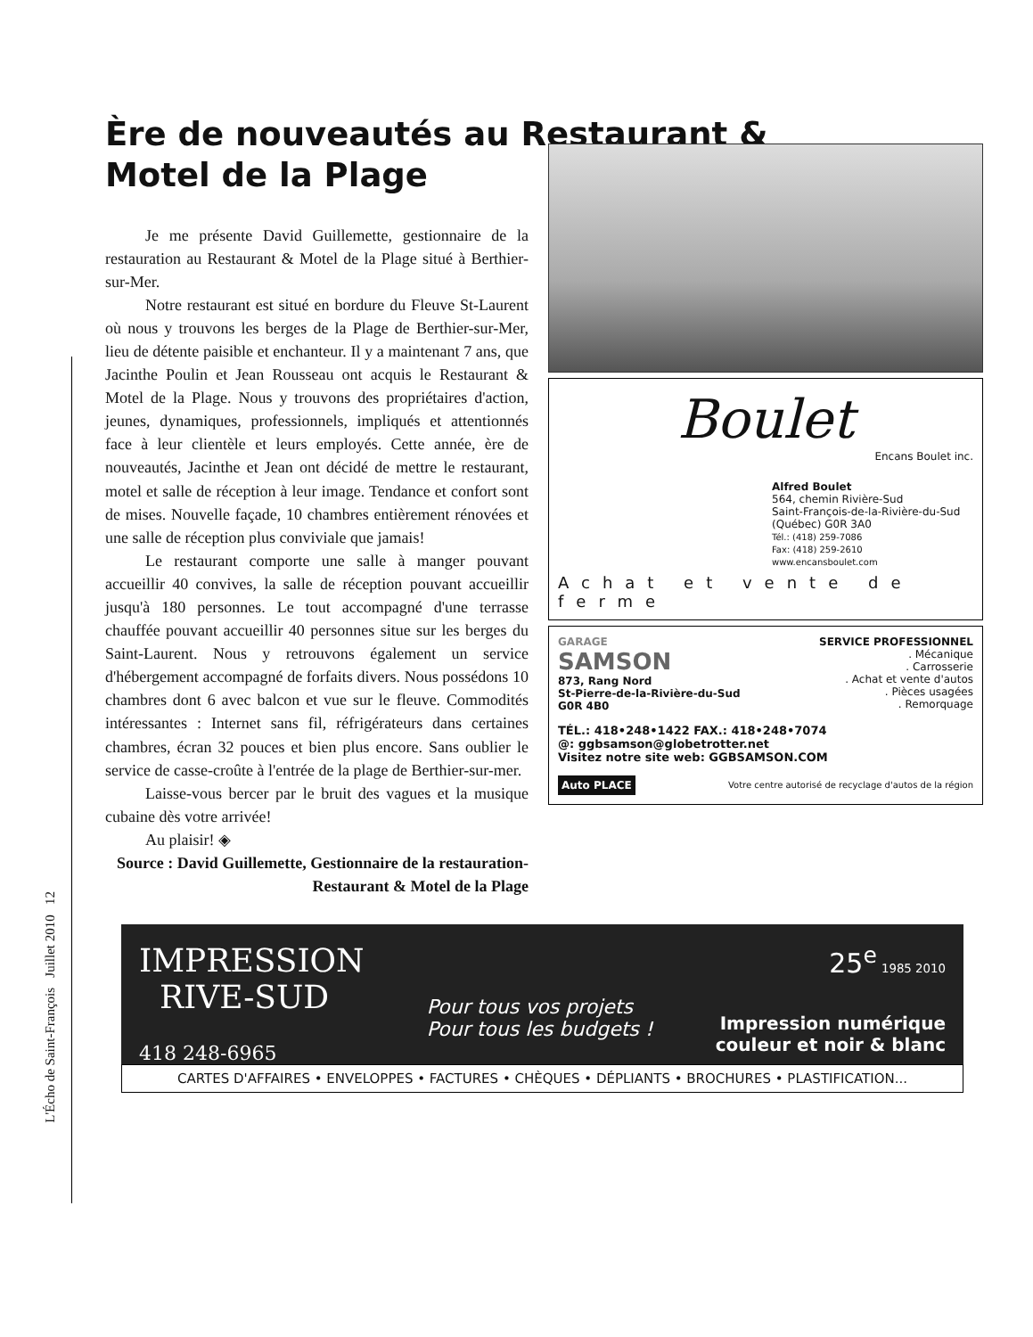L'Écho de Saint-François Juillet 2010 12
Ère de nouveautés au Restaurant &
Motel de la Plage
Je me présente David Guillemette, gestionnaire de la restauration au Restaurant & Motel de la Plage situé à Berthier-sur-Mer.
Notre restaurant est situé en bordure du Fleuve St-Laurent où nous y trouvons les berges de la Plage de Berthier-sur-Mer, lieu de détente paisible et enchanteur. Il y a maintenant 7 ans, que Jacinthe Poulin et Jean Rousseau ont acquis le Restaurant & Motel de la Plage. Nous y trouvons des propriétaires d'action, jeunes, dynamiques, professionnels, impliqués et attentionnés face à leur clientèle et leurs employés. Cette année, ère de nouveautés, Jacinthe et Jean ont décidé de mettre le restaurant, motel et salle de réception à leur image. Tendance et confort sont de mises. Nouvelle façade, 10 chambres entièrement rénovées et une salle de réception plus conviviale que jamais!
Le restaurant comporte une salle à manger pouvant accueillir 40 convives, la salle de réception pouvant accueillir jusqu'à 180 personnes. Le tout accompagné d'une terrasse chauffée pouvant accueillir 40 personnes situe sur les berges du Saint-Laurent. Nous y retrouvons également un service d'hébergement accompagné de forfaits divers. Nous possédons 10 chambres dont 6 avec balcon et vue sur le fleuve. Commodités intéressantes : Internet sans fil, réfrigérateurs dans certaines chambres, écran 32 pouces et bien plus encore. Sans oublier le service de casse-croûte à l'entrée de la plage de Berthier-sur-mer.
Laisse-vous bercer par le bruit des vagues et la musique cubaine dès votre arrivée!
Au plaisir! ◈
Source : David Guillemette, Gestionnaire de la restauration-
Restaurant & Motel de la Plage
Boulet
Encans Boulet inc.
Alfred Boulet
564, chemin Rivière-Sud
Saint-François-de-la-Rivière-du-Sud
(Québec) G0R 3A0
Tél.: (418) 259-7086
Fax: (418) 259-2610
www.encansboulet.com
Achat et vente de ferme
GARAGE
SAMSON
873, Rang Nord
St-Pierre-de-la-Rivière-du-Sud
G0R 4B0
SERVICE PROFESSIONNEL
. Mécanique
. Carrosserie
. Achat et vente d'autos
. Pièces usagées
. Remorquage
TÉL.: 418•248•1422 FAX.: 418•248•7074
@: ggbsamson@globetrotter.net
Visitez notre site web: GGBSAMSON.COM
Auto PLACE Votre centre autorisé de recyclage d'autos de la région
IMPRESSION
RIVE-SUD
418 248-6965
Pour tous vos projets
Pour tous les budgets !
25<sup>e</sup> 1985 2010
Impression numérique
couleur et noir & blanc
CARTES D'AFFAIRES • ENVELOPPES • FACTURES • CHÈQUES • DÉPLIANTS • BROCHURES • PLASTIFICATION...